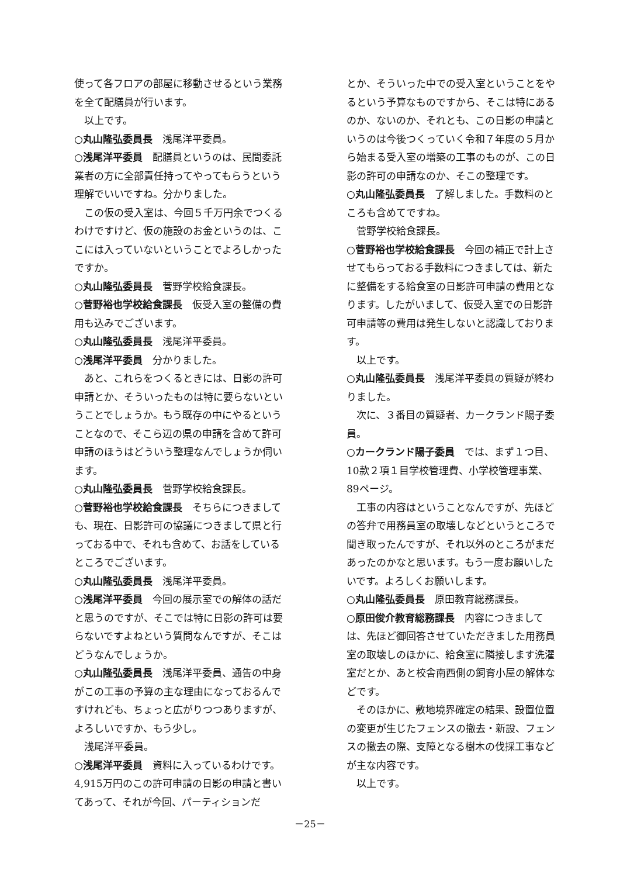使って各フロアの部屋に移動させるという業務を全て配膳員が行います。
以上です。
○丸山隆弘委員長　浅尾洋平委員。
○浅尾洋平委員　配膳員というのは、民間委託業者の方に全部責任持ってやってもらうという理解でいいですね。分かりました。
この仮の受入室は、今回５千万円余でつくるわけですけど、仮の施設のお金というのは、ここには入っていないということでよろしかったですか。
○丸山隆弘委員長　菅野学校給食課長。
○菅野裕也学校給食課長　仮受入室の整備の費用も込みでございます。
○丸山隆弘委員長　浅尾洋平委員。
○浅尾洋平委員　分かりました。
あと、これらをつくるときには、日影の許可申請とか、そういったものは特に要らないということでしょうか。もう既存の中にやるということなので、そこら辺の県の申請を含めて許可申請のほうはどういう整理なんでしょうか伺います。
○丸山隆弘委員長　菅野学校給食課長。
○菅野裕也学校給食課長　そちらにつきましても、現在、日影許可の協議につきまして県と行っておる中で、それも含めて、お話をしているところでございます。
○丸山隆弘委員長　浅尾洋平委員。
○浅尾洋平委員　今回の展示室での解体の話だと思うのですが、そこでは特に日影の許可は要らないですよねという質問なんですが、そこはどうなんでしょうか。
○丸山隆弘委員長　浅尾洋平委員、通告の中身がこの工事の予算の主な理由になっておるんですけれども、ちょっと広がりつつありますが、よろしいですか、もう少し。
浅尾洋平委員。
○浅尾洋平委員　資料に入っているわけです。4,915万円のこの許可申請の日影の申請と書いてあって、それが今回、パーティションだ
とか、そういった中での受入室ということをやるという予算なものですから、そこは特にあるのか、ないのか、それとも、この日影の申請というのは今後つくっていく令和７年度の５月から始まる受入室の増築の工事のものが、この日影の許可の申請なのか、そこの整理です。
○丸山隆弘委員長　了解しました。手数料のところも含めてですね。
菅野学校給食課長。
○菅野裕也学校給食課長　今回の補正で計上させてもらっておる手数料につきましては、新たに整備をする給食室の日影許可申請の費用となります。したがいまして、仮受入室での日影許可申請等の費用は発生しないと認識しております。
以上です。
○丸山隆弘委員長　浅尾洋平委員の質疑が終わりました。
次に、３番目の質疑者、カークランド陽子委員。
○カークランド陽子委員　では、まず１つ目、10款２項１目学校管理費、小学校管理事業、89ページ。
工事の内容はということなんですが、先ほどの答弁で用務員室の取壊しなどというところで聞き取ったんですが、それ以外のところがまだあったのかなと思います。もう一度お願いしたいです。よろしくお願いします。
○丸山隆弘委員長　原田教育総務課長。
○原田俊介教育総務課長　内容につきましては、先ほど御回答させていただきました用務員室の取壊しのほかに、給食室に隣接します洗濯室だとか、あと校舎南西側の飼育小屋の解体などです。
そのほかに、敷地境界確定の結果、設置位置の変更が生じたフェンスの撤去・新設、フェンスの撤去の際、支障となる樹木の伐採工事などが主な内容です。
以上です。
－25－